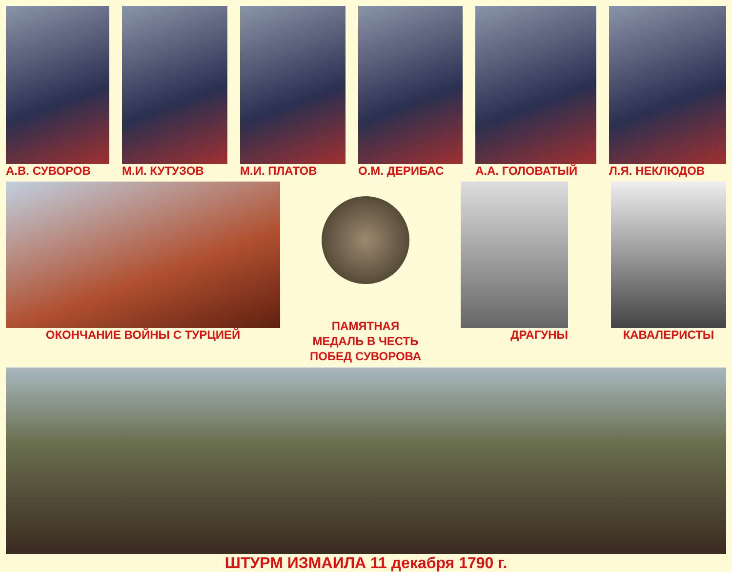А.В. СУВОРОВ М.И. КУТУЗОВ М.И. ПЛАТОВ О.М. ДЕРИБАС А.А. ГОЛОВАТЫЙ Л.Я. НЕКЛЮДОВ
ОКОНЧАНИЕ ВОЙНЫ С ТУРЦИЕЙ
ПАМЯТНАЯ
МЕДАЛЬ В ЧЕСТЬ
ПОБЕД СУВОРОВА
ДРАГУНЫ КАВАЛЕРИСТЫ
ШТУРМ ИЗМАИЛА 11 декабря 1790 г.